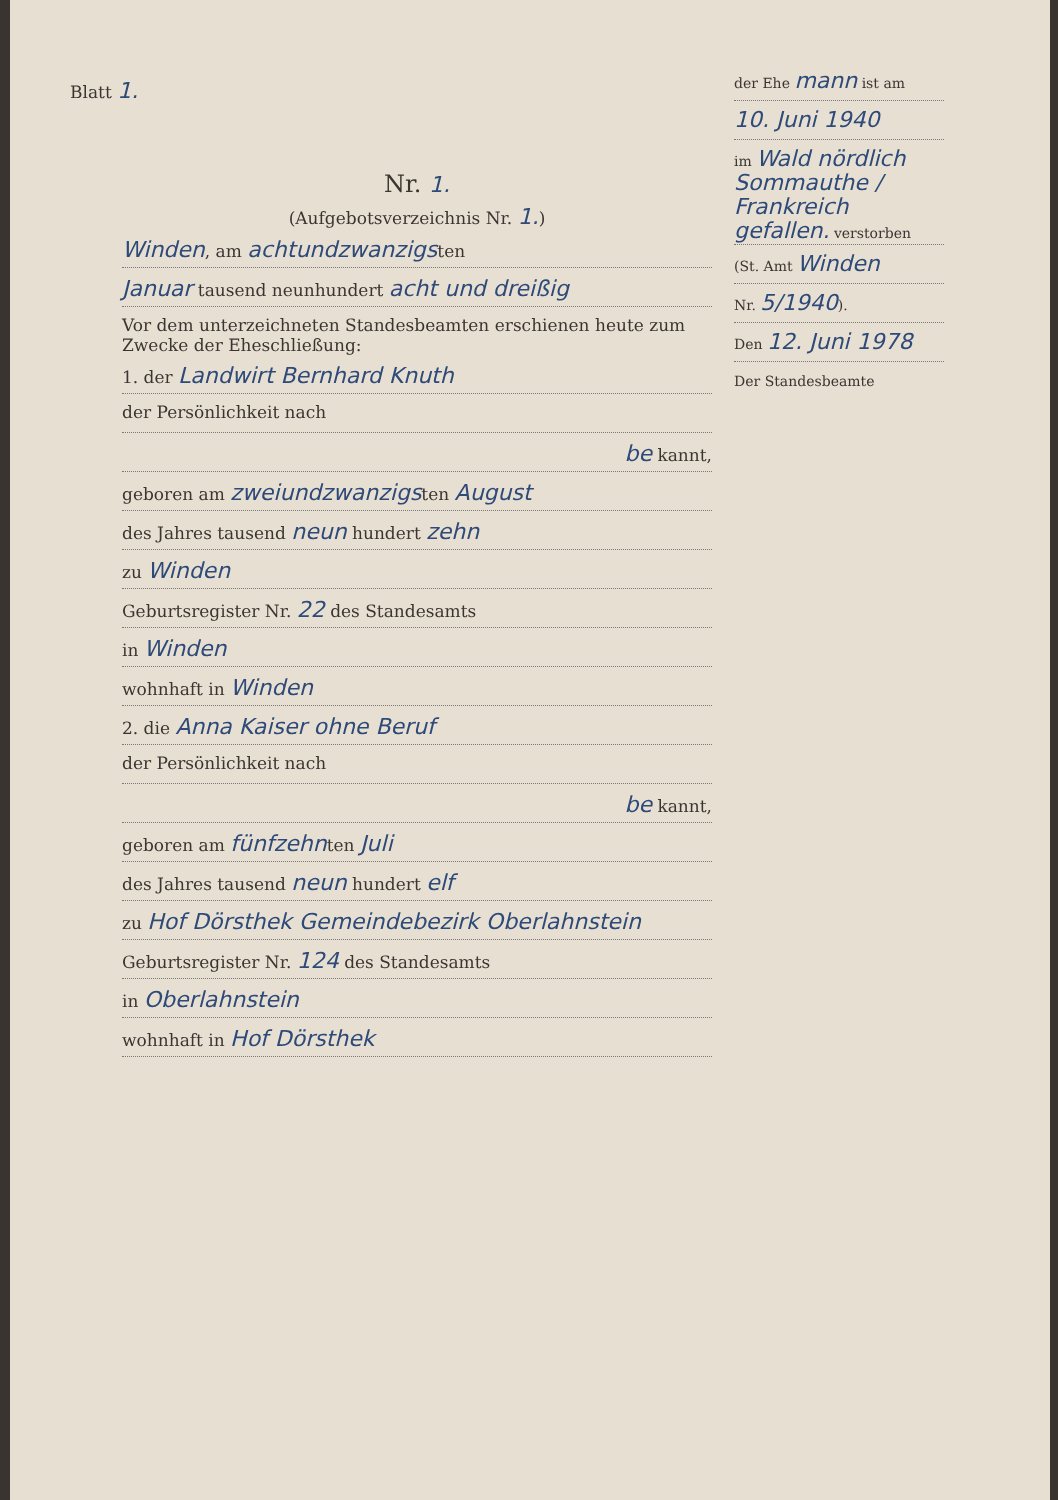Blatt 1.
der Ehe mann ist am
10. Juni 1940
im Wald nördlich Sommauthe / Frankreich gefallen. verstorben
(St. Amt Winden
Nr. 5/1940).
Den 12. Juni 1978
Der Standesbeamte
Nr. 1.
(Aufgebotsverzeichnis Nr. 1.)
Winden, am achtundzwanzigsten
Januar tausend neunhundert acht und dreißig
Vor dem unterzeichneten Standesbeamten erschienen heute zum Zwecke der Eheschließung:
1. der Landwirt Bernhard Knuth
der Persönlichkeit nach
be kannt,
geboren am zweiundzwanzigsten August
des Jahres tausend neun hundert zehn
zu Winden
Geburtsregister Nr. 22 des Standesamts
in Winden
wohnhaft in Winden
2. die Anna Kaiser ohne Beruf
der Persönlichkeit nach
be kannt,
geboren am fünfzehnten Juli
des Jahres tausend neun hundert elf
zu Hof Dörsthek Gemeindebezirk Oberlahnstein
Geburtsregister Nr. 124 des Standesamts
in Oberlahnstein
wohnhaft in Hof Dörsthek